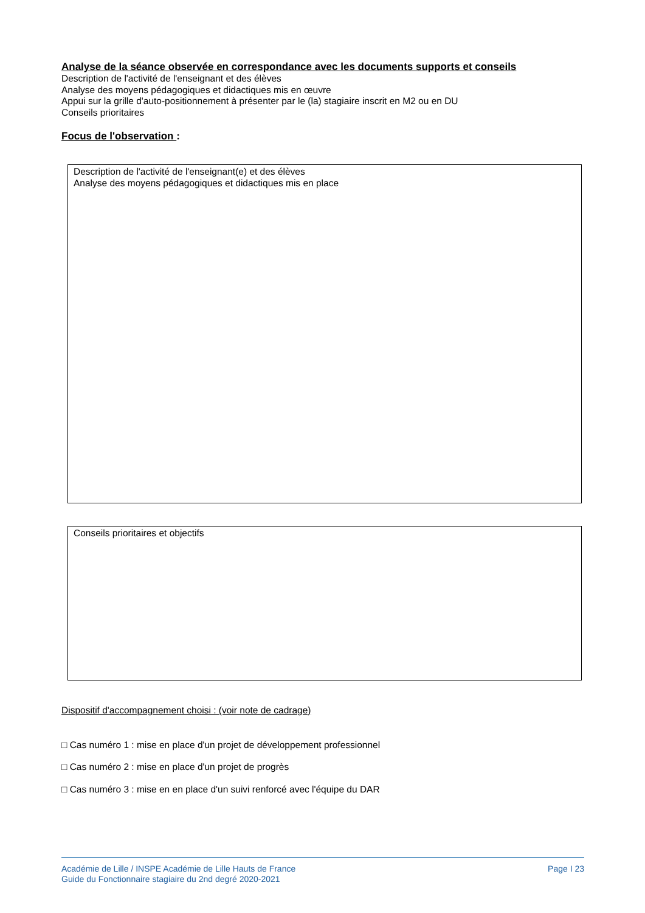Analyse de la séance observée en correspondance avec les documents supports et conseils
Description de l'activité de l'enseignant et des élèves
Analyse des moyens pédagogiques et didactiques mis en œuvre
Appui sur la grille d'auto-positionnement à présenter par le (la) stagiaire inscrit en M2 ou en DU
Conseils prioritaires
Focus de l'observation :
Description de l'activité de l'enseignant(e) et des élèves
Analyse des moyens pédagogiques et didactiques mis en place
Conseils prioritaires et objectifs
Dispositif d'accompagnement choisi : (voir note de cadrage)
□ Cas numéro 1 : mise en place d'un projet de développement professionnel
□ Cas numéro 2 : mise en place d'un projet de progrès
□ Cas numéro 3 : mise en en place d'un suivi renforcé avec l'équipe du DAR
Académie de Lille / INSPE Académie de Lille Hauts de France
Guide du Fonctionnaire stagiaire du 2nd degré 2020-2021
Page I 23